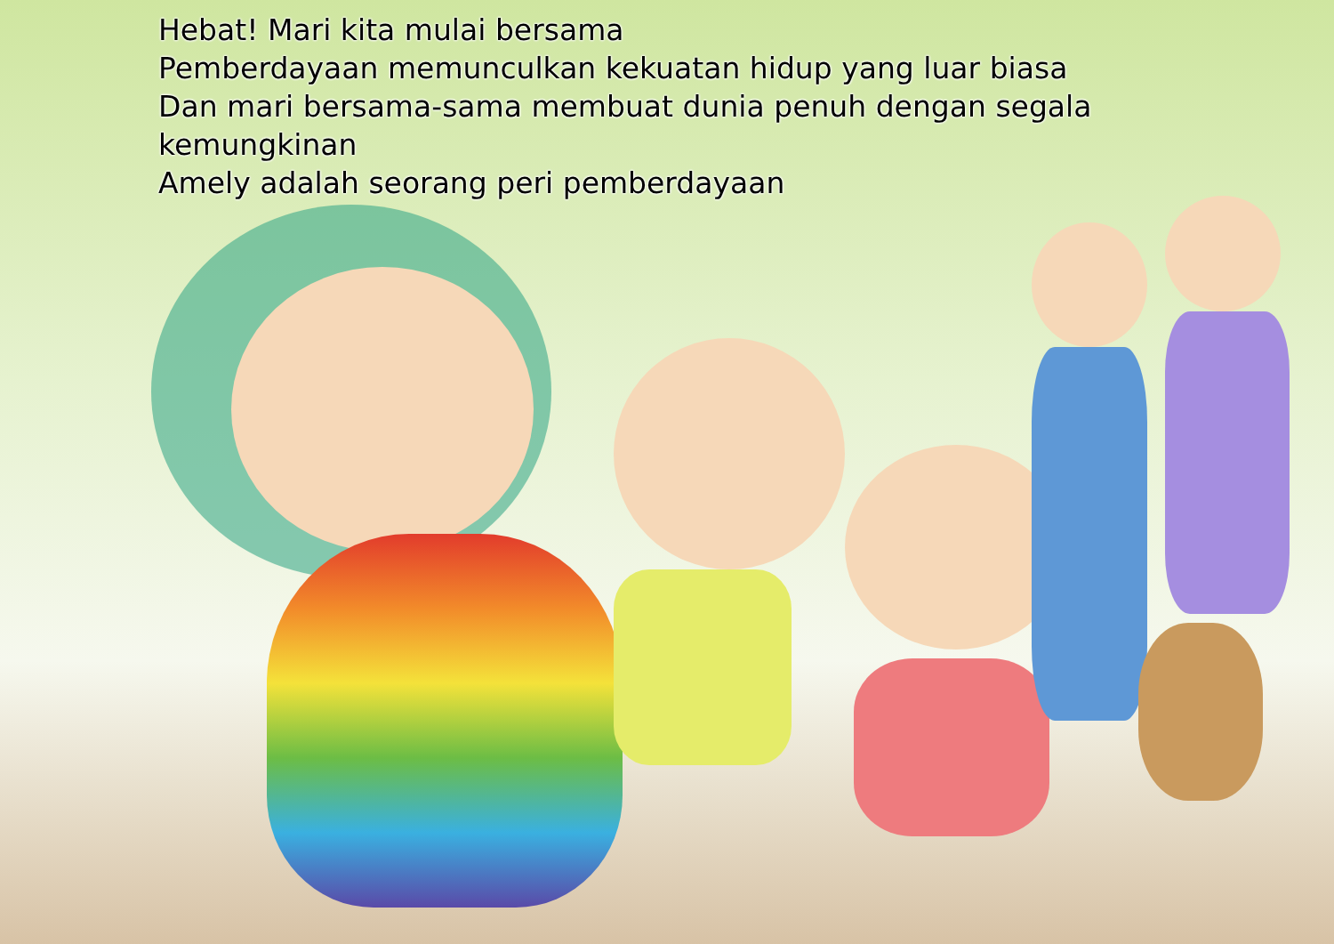Hebat! Mari kita mulai bersama
Pemberdayaan memunculkan kekuatan hidup yang luar biasa
Dan mari bersama-sama membuat dunia penuh dengan segala kemungkinan
Amely adalah seorang peri pemberdayaan